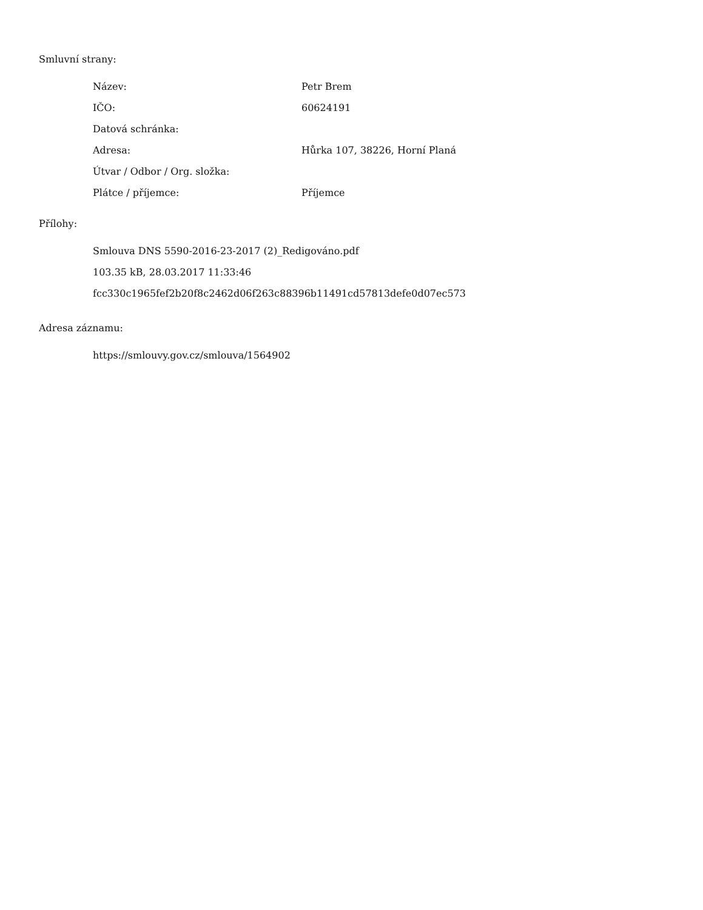Smluvní strany:
| Název: | Petr Brem |
| IČO: | 60624191 |
| Datová schránka: | |
| Adresa: | Hůrka 107, 38226, Horní Planá |
| Útvar / Odbor / Org. složka: | |
| Plátce / příjemce: | Příjemce |
Přílohy:
Smlouva DNS 5590-2016-23-2017 (2)_Redigováno.pdf
103.35 kB, 28.03.2017 11:33:46
fcc330c1965fef2b20f8c2462d06f263c88396b11491cd57813defe0d07ec573
Adresa záznamu:
https://smlouvy.gov.cz/smlouva/1564902